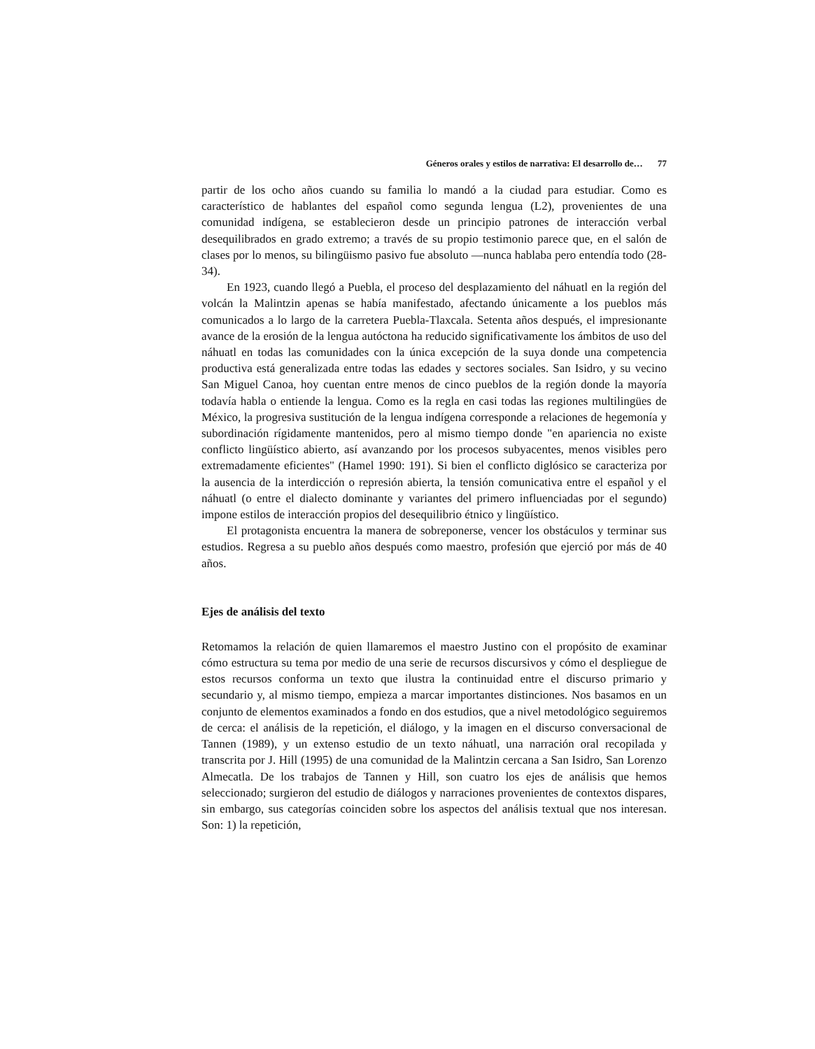Géneros orales y estilos de narrativa: El desarrollo de… 77
partir de los ocho años cuando su familia lo mandó a la ciudad para estudiar. Como es característico de hablantes del español como segunda lengua (L2), provenientes de una comunidad indígena, se establecieron desde un principio patrones de interacción verbal desequilibrados en grado extremo; a través de su propio testimonio parece que, en el salón de clases por lo menos, su bilingüismo pasivo fue absoluto —nunca hablaba pero entendía todo (28-34).
En 1923, cuando llegó a Puebla, el proceso del desplazamiento del náhuatl en la región del volcán la Malintzin apenas se había manifestado, afectando únicamente a los pueblos más comunicados a lo largo de la carretera Puebla-Tlaxcala. Setenta años después, el impresionante avance de la erosión de la lengua autóctona ha reducido significativamente los ámbitos de uso del náhuatl en todas las comunidades con la única excepción de la suya donde una competencia productiva está generalizada entre todas las edades y sectores sociales. San Isidro, y su vecino San Miguel Canoa, hoy cuentan entre menos de cinco pueblos de la región donde la mayoría todavía habla o entiende la lengua. Como es la regla en casi todas las regiones multilingües de México, la progresiva sustitución de la lengua indígena corresponde a relaciones de hegemonía y subordinación rígidamente mantenidos, pero al mismo tiempo donde "en apariencia no existe conflicto lingüístico abierto, así avanzando por los procesos subyacentes, menos visibles pero extremadamente eficientes" (Hamel 1990: 191). Si bien el conflicto diglósico se caracteriza por la ausencia de la interdicción o represión abierta, la tensión comunicativa entre el español y el náhuatl (o entre el dialecto dominante y variantes del primero influenciadas por el segundo) impone estilos de interacción propios del desequilibrio étnico y lingüístico.
El protagonista encuentra la manera de sobreponerse, vencer los obstáculos y terminar sus estudios. Regresa a su pueblo años después como maestro, profesión que ejerció por más de 40 años.
Ejes de análisis del texto
Retomamos la relación de quien llamaremos el maestro Justino con el propósito de examinar cómo estructura su tema por medio de una serie de recursos discursivos y cómo el despliegue de estos recursos conforma un texto que ilustra la continuidad entre el discurso primario y secundario y, al mismo tiempo, empieza a marcar importantes distinciones. Nos basamos en un conjunto de elementos examinados a fondo en dos estudios, que a nivel metodológico seguiremos de cerca: el análisis de la repetición, el diálogo, y la imagen en el discurso conversacional de Tannen (1989), y un extenso estudio de un texto náhuatl, una narración oral recopilada y transcrita por J. Hill (1995) de una comunidad de la Malintzin cercana a San Isidro, San Lorenzo Almecatla. De los trabajos de Tannen y Hill, son cuatro los ejes de análisis que hemos seleccionado; surgieron del estudio de diálogos y narraciones provenientes de contextos dispares, sin embargo, sus categorías coinciden sobre los aspectos del análisis textual que nos interesan. Son: 1) la repetición,